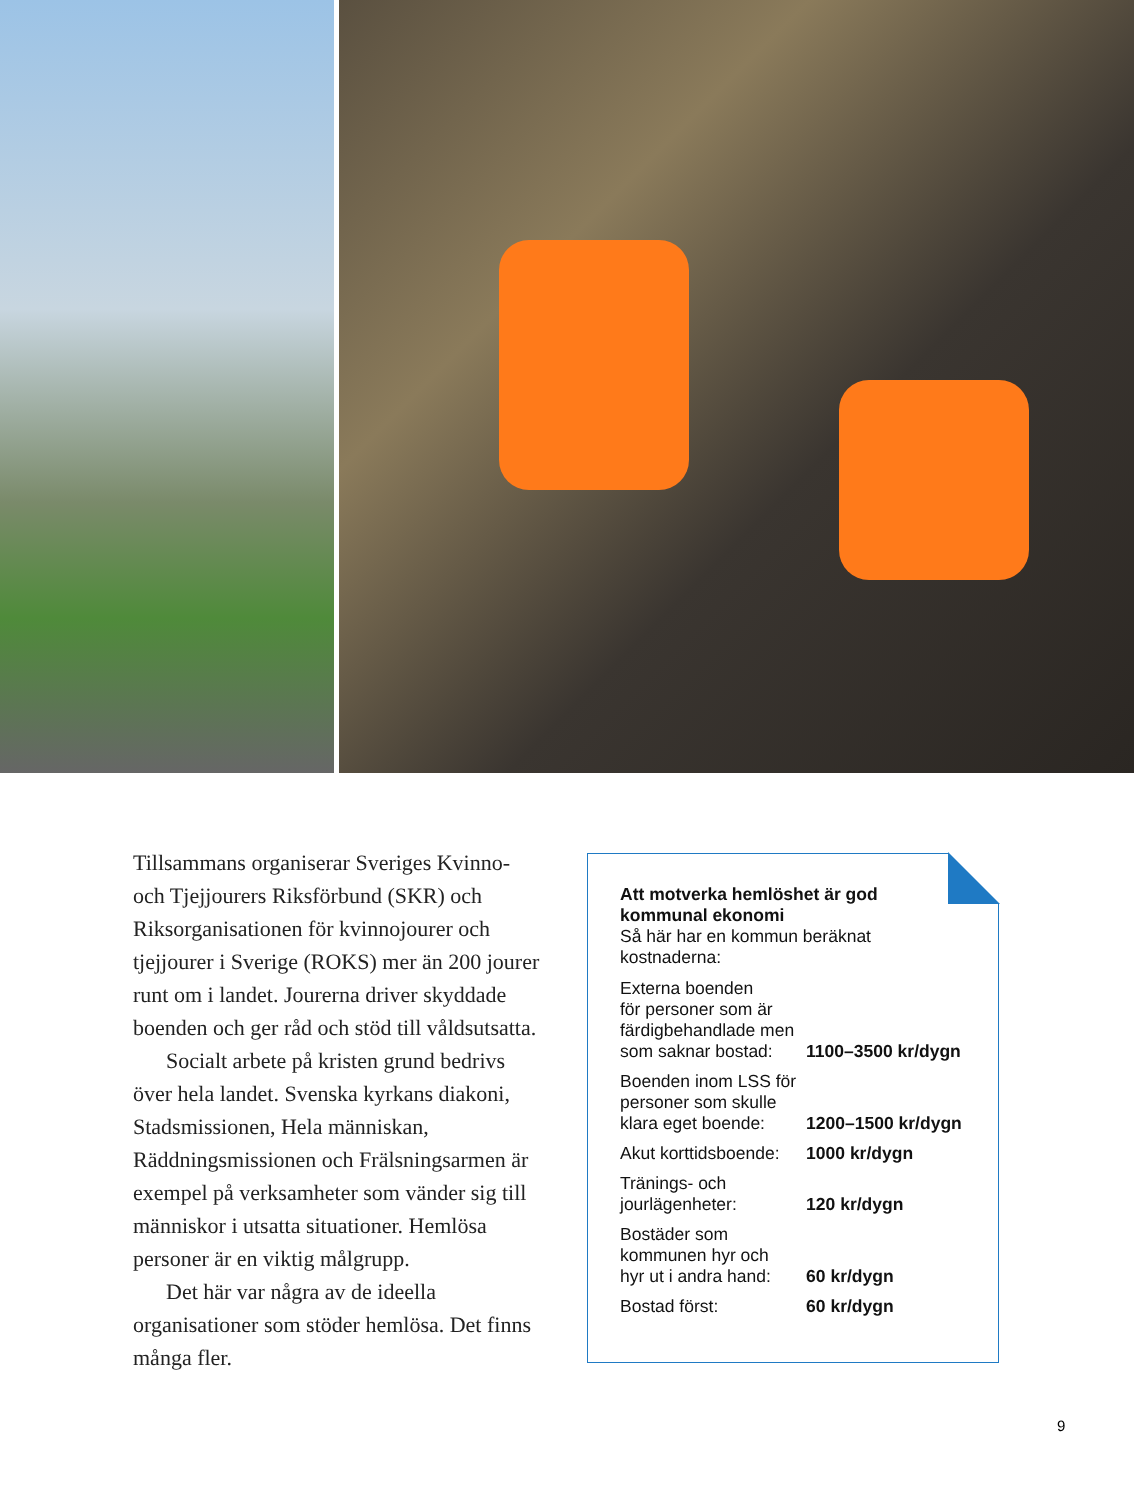Tillsammans organiserar Sveriges Kvinno- och Tjejjourers Riksförbund (SKR) och Riksorganisationen för kvinnojourer och tjejjourer i Sverige (ROKS) mer än 200 jourer runt om i landet. Jourerna driver skyddade boenden och ger råd och stöd till våldsutsatta.
Socialt arbete på kristen grund bedrivs över hela landet. Svenska kyrkans diakoni, Stadsmissionen, Hela människan, Räddningsmissionen och Frälsningsarmen är exempel på verksamheter som vänder sig till människor i utsatta situationer. Hemlösa personer är en viktig målgrupp.
Det här var några av de ideella organisationer som stöder hemlösa. Det finns många fler.
Att motverka hemlöshet är god kommunal ekonomi
Så här har en kommun beräknat kostnaderna:
| Externa boenden för personer som är färdigbehandlade men som saknar bostad: | 1100–3500 kr/dygn |
| Boenden inom LSS för personer som skulle klara eget boende: | 1200–1500 kr/dygn |
| Akut korttidsboende: | 1000 kr/dygn |
| Tränings- och jourlägenheter: | 120 kr/dygn |
| Bostäder som kommunen hyr och hyr ut i andra hand: | 60 kr/dygn |
| Bostad först: | 60 kr/dygn |
9